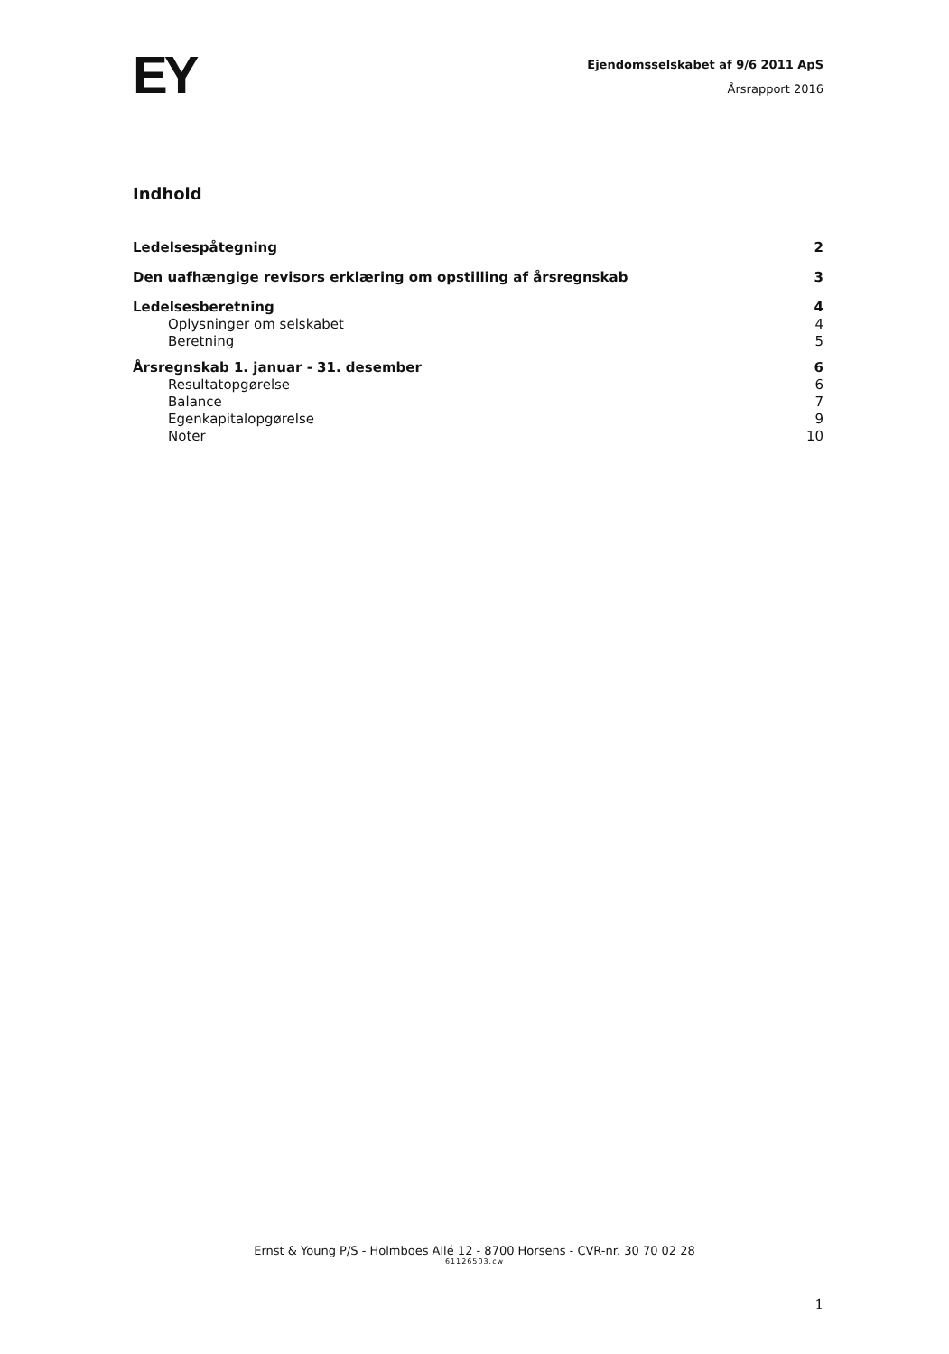EY
Ejendomsselskabet af 9/6 2011 ApS
Årsrapport 2016
Indhold
Ledelsespåtegning 2
Den uafhængige revisors erklæring om opstilling af årsregnskab 3
Ledelsesberetning 4
Oplysninger om selskabet 4
Beretning 5
Årsregnskab 1. januar - 31. desember 6
Resultatopgørelse 6
Balance 7
Egenkapitalopgørelse 9
Noter 10
Ernst & Young P/S - Holmboes Allé 12 - 8700 Horsens - CVR-nr. 30 70 02 28
61126503.cw
1